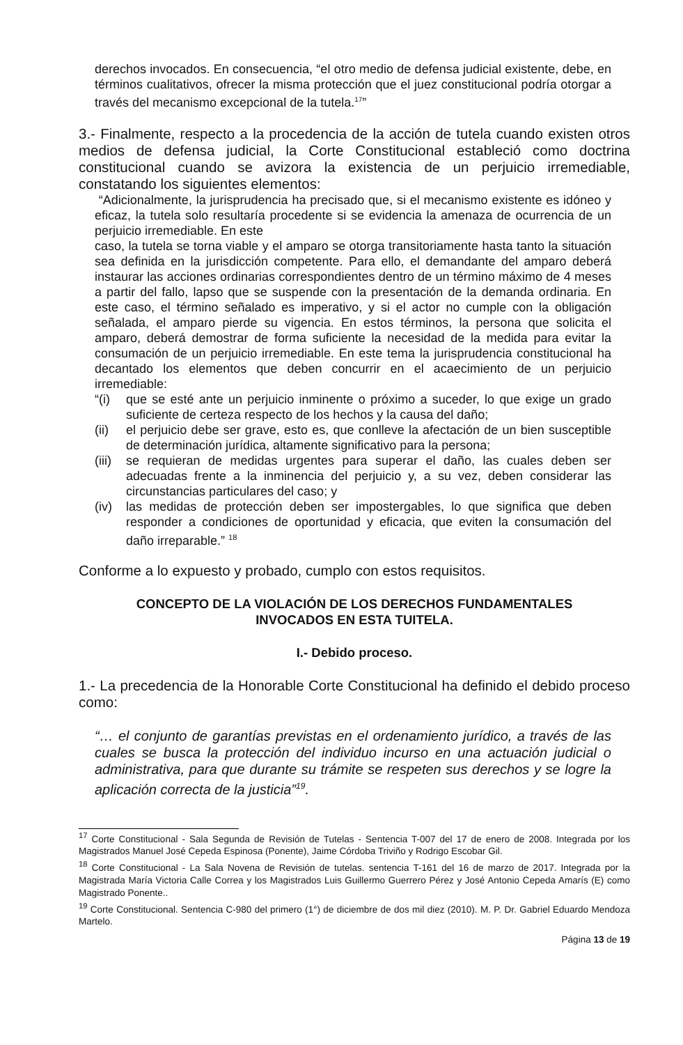derechos invocados. En consecuencia, “el otro medio de defensa judicial existente, debe, en términos cualitativos, ofrecer la misma protección que el juez constitucional podría otorgar a través del mecanismo excepcional de la tutela.<sup>17</sup>”
3.- Finalmente, respecto a la procedencia de la acción de tutela cuando existen otros medios de defensa judicial, la Corte Constitucional estableció como doctrina constitucional cuando se avizora la existencia de un perjuicio irremediable, constatando los siguientes elementos:
“Adicionalmente, la jurisprudencia ha precisado que, si el mecanismo existente es idóneo y eficaz, la tutela solo resultaría procedente si se evidencia la amenaza de ocurrencia de un perjuicio irremediable. En este
caso, la tutela se torna viable y el amparo se otorga transitoriamente hasta tanto la situación sea definida en la jurisdicción competente. Para ello, el demandante del amparo deberá instaurar las acciones ordinarias correspondientes dentro de un término máximo de 4 meses a partir del fallo, lapso que se suspende con la presentación de la demanda ordinaria. En este caso, el término señalado es imperativo, y si el actor no cumple con la obligación señalada, el amparo pierde su vigencia. En estos términos, la persona que solicita el amparo, deberá demostrar de forma suficiente la necesidad de la medida para evitar la consumación de un perjuicio irremediable. En este tema la jurisprudencia constitucional ha decantado los elementos que deben concurrir en el acaecimiento de un perjuicio irremediable:
“(i) que se esté ante un perjuicio inminente o próximo a suceder, lo que exige un grado suficiente de certeza respecto de los hechos y la causa del daño;
(ii) el perjuicio debe ser grave, esto es, que conlleve la afectación de un bien susceptible de determinación jurídica, altamente significativo para la persona;
(iii) se requieran de medidas urgentes para superar el daño, las cuales deben ser adecuadas frente a la inminencia del perjuicio y, a su vez, deben considerar las circunstancias particulares del caso; y
(iv) las medidas de protección deben ser impostergables, lo que significa que deben responder a condiciones de oportunidad y eficacia, que eviten la consumación del daño irreparable.” <sup>18</sup>
Conforme a lo expuesto y probado, cumplo con estos requisitos.
CONCEPTO DE LA VIOLACIÓN DE LOS DERECHOS FUNDAMENTALES
INVOCADOS EN ESTA TUITELA.
I.- Debido proceso.
1.- La precedencia de la Honorable Corte Constitucional ha definido el debido proceso como:
“… el conjunto de garantías previstas en el ordenamiento jurídico, a través de las cuales se busca la protección del individuo incurso en una actuación judicial o administrativa, para que durante su trámite se respeten sus derechos y se logre la aplicación correcta de la justicia”<sup>19</sup>.
<sup>17</sup> Corte Constitucional - Sala Segunda de Revisión de Tutelas - Sentencia T-007 del 17 de enero de 2008. Integrada por los Magistrados Manuel José Cepeda Espinosa (Ponente), Jaime Córdoba Triviño y Rodrigo Escobar Gil.
<sup>18</sup> Corte Constitucional - La Sala Novena de Revisión de tutelas. sentencia T-161 del 16 de marzo de 2017. Integrada por la Magistrada María Victoria Calle Correa y los Magistrados Luis Guillermo Guerrero Pérez y José Antonio Cepeda Amarís (E) como Magistrado Ponente..
<sup>19</sup> Corte Constitucional. Sentencia C-980 del primero (1°) de diciembre de dos mil diez (2010). M. P. Dr. Gabriel Eduardo Mendoza Martelo.
Página 13 de 19